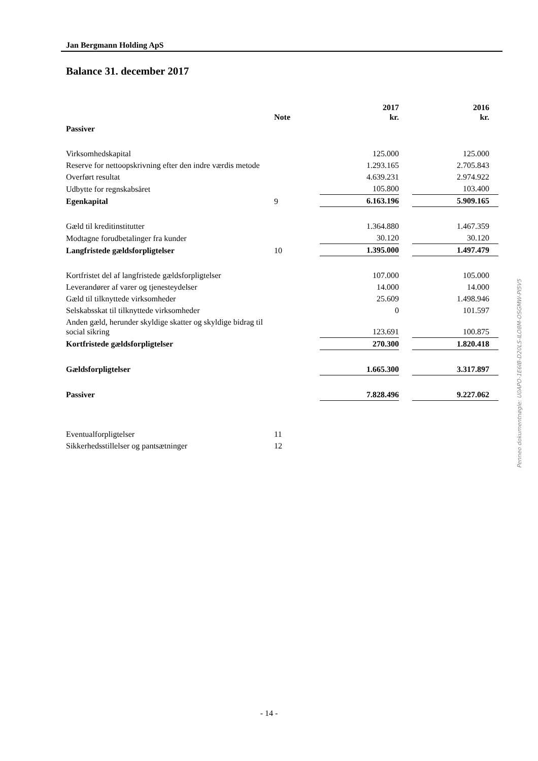Jan Bergmann Holding ApS
Balance 31. december 2017
| | Note | | 2017 kr. | | 2016 kr. |
| --- | --- | --- | --- | --- | --- |
| Passiver | | | | | |
| Virksomhedskapital | | | 125.000 | | 125.000 |
| Reserve for nettoopskrivning efter den indre værdis metode | | | 1.293.165 | | 2.705.843 |
| Overført resultat | | | 4.639.231 | | 2.974.922 |
| Udbytte for regnskabsåret | | | 105.800 | | 103.400 |
| Egenkapital | 9 | | 6.163.196 | | 5.909.165 |
| Gæld til kreditinstitutter | | | 1.364.880 | | 1.467.359 |
| Modtagne forudbetalinger fra kunder | | | 30.120 | | 30.120 |
| Langfristede gældsforpligtelser | 10 | | 1.395.000 | | 1.497.479 |
| Kortfristet del af langfristede gældsforpligtelser | | | 107.000 | | 105.000 |
| Leverandører af varer og tjenesteydelser | | | 14.000 | | 14.000 |
| Gæld til tilknyttede virksomheder | | | 25.609 | | 1.498.946 |
| Selskabsskat til tilknyttede virksomheder | | | 0 | | 101.597 |
| Anden gæld, herunder skyldige skatter og skyldige bidrag til social sikring | | | 123.691 | | 100.875 |
| Kortfristede gældsforpligtelser | | | 270.300 | | 1.820.418 |
| Gældsforpligtelser | | | 1.665.300 | | 3.317.897 |
| Passiver | | | 7.828.496 | | 9.227.062 |
| Eventualforpligtelser | 11 | | | | |
| Sikkerhedsstillelser og pantsætninger | 12 | | | | |
Penneo dokumentnøgle: U0APO-1E6IB-D20LS-ILO8M-OSGMW-PI5V5
- 14 -